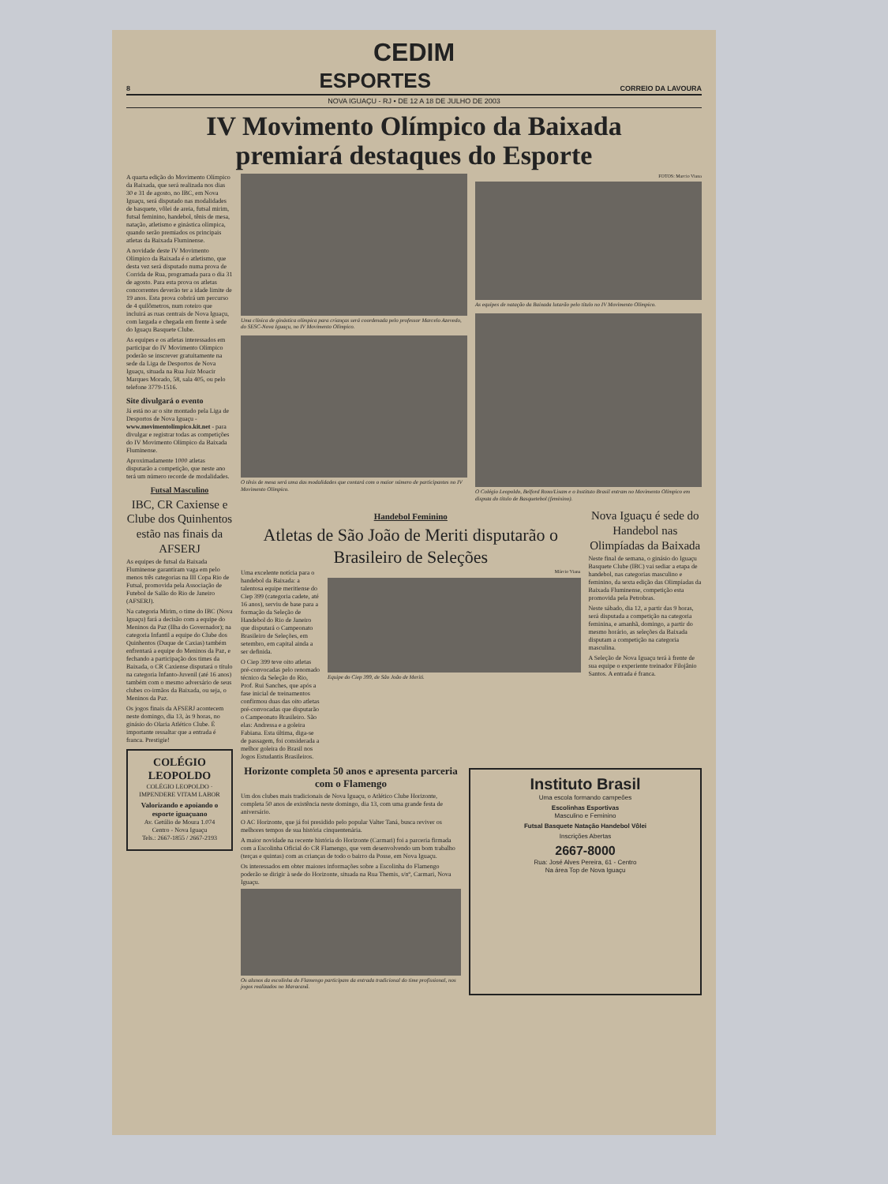CEDIM
8 ESPORTES CORREIO DA LAVOURA
NOVA IGUAÇU - RJ • DE 12 A 18 DE JULHO DE 2003
IV Movimento Olímpico da Baixada
premiará destaques do Esporte
A quarta edição do Movimento Olímpico da Baixada, que será realizada nos dias 30 e 31 de agosto, no IBC, em Nova Iguaçu, será disputado nas modalidades de basquete, vôlei de areia, futsal mirim, futsal feminino, handebol, tênis de mesa, natação, atletismo e ginástica olímpica, quando serão premiados os principais atletas da Baixada Fluminense.
A novidade deste IV Movimento Olímpico da Baixada é o atletismo, que desta vez será disputado numa prova de Corrida de Rua, programada para o dia 31 de agosto. Para esta prova os atletas concorrentes deverão ter a idade limite de 19 anos. Esta prova cobrirá um percurso de 4 quilômetros, num roteiro que incluirá as ruas centrais de Nova Iguaçu, com largada e chegada em frente à sede do Iguaçu Basquete Clube.
As equipes e os atletas interessados em participar do IV Movimento Olímpico poderão se inscrever gratuitamente na sede da Liga de Desportos de Nova Iguaçu, situada na Rua Juiz Moacir Marques Morado, 58, sala 405, ou pelo telefone 3779-1516.
Site divulgará o evento
Já está no ar o site montado pela Liga de Desportos de Nova Iguaçu - www.movimentolimpico.kit.net - para divulgar e registrar todas as competições do IV Movimento Olímpico da Baixada Fluminense.
Aproximadamente 1000 atletas disputarão a competição, que neste ano terá um número recorde de modalidades.
Futsal Masculino
IBC, CR Caxiense e Clube dos Quinhentos estão nas finais da AFSERJ
As equipes de futsal da Baixada Fluminense garantiram vaga em pelo menos três categorias na III Copa Rio de Futsal, promovida pela Associação de Futebol de Salão do Rio de Janeiro (AFSERJ).
Na categoria Mirim, o time do IBC (Nova Iguaçu) fará a decisão com a equipe do Meninos da Paz (Ilha do Governador); na categoria Infantil a equipe do Clube dos Quinhentos (Duque de Caxias) também enfrentará a equipe do Meninos da Paz, e fechando a participação dos times da Baixada, o CR Caxiense disputará o título na categoria Infanto-Juvenil (até 16 anos) também com o mesmo adversário de seus clubes co-irmãos da Baixada, ou seja, o Meninos da Paz.
Os jogos finais da AFSERJ acontecem neste domingo, dia 13, às 9 horas, no ginásio do Olaria Atlético Clube. É importante ressaltar que a entrada é franca. Prestigie!
COLÉGIO LEOPOLDO
COLÉGIO LEOPOLDO · IMPENDERE VITAM LABOR
Valorizando e apoiando o esporte iguaçuano
Av. Getúlio de Moura 1.074
Centro - Nova Iguaçu
Tels.: 2667-1855 / 2667-2193
Uma clínica de ginástica olímpica para crianças será coordenada pelo professor Marcelo Azevedo, do SESC-Nova Iguaçu, no IV Movimento Olímpico.
O tênis de mesa será uma das modalidades que contará com o maior número de participantes no IV Movimento Olímpico.
FOTOS: Marcio Viana
As equipes de natação da Baixada lutarão pelo título no IV Movimento Olímpico.
O Colégio Leopoldo, Belford Roxo/Lisam e o Instituto Brasil entram no Movimento Olímpico em disputa do título de Basquetebol (feminino).
Handebol Feminino
Atletas de São João de Meriti disputarão o Brasileiro de Seleções
Uma excelente notícia para o handebol da Baixada: a talentosa equipe meritiense do Ciep 399 (categoria cadete, até 16 anos), serviu de base para a formação da Seleção de Handebol do Rio de Janeiro que disputará o Campeonato Brasileiro de Seleções, em setembro, em capital ainda a ser definida.
O Ciep 399 teve oito atletas pré-convocadas pelo renomado técnico da Seleção do Rio, Prof. Rui Sanches, que após a fase inicial de treinamentos confirmou duas das oito atletas pré-convocadas que disputarão o Campeonato Brasileiro. São elas: Andressa e a goleira Fabiana. Esta última, diga-se de passagem, foi considerada a melhor goleira do Brasil nos Jogos Estudantis Brasileiros.
Márcio Viana
Equipe do Ciep 399, de São João de Meriti.
Nova Iguaçu é sede do Handebol nas Olimpíadas da Baixada
Neste final de semana, o ginásio do Iguaçu Basquete Clube (IBC) vai sediar a etapa de handebol, nas categorias masculino e feminino, da sexta edição das Olimpíadas da Baixada Fluminense, competição esta promovida pela Petrobras.
Neste sábado, dia 12, a partir das 9 horas, será disputada a competição na categoria feminina, e amanhã, domingo, a partir do mesmo horário, as seleções da Baixada disputam a competição na categoria masculina.
A Seleção de Nova Iguaçu terá à frente de sua equipe o experiente treinador Filojânio Santos. A entrada é franca.
Horizonte completa 50 anos e apresenta parceria com o Flamengo
Um dos clubes mais tradicionais de Nova Iguaçu, o Atlético Clube Horizonte, completa 50 anos de existência neste domingo, dia 13, com uma grande festa de aniversário.
O AC Horizonte, que já foi presidido pelo popular Valter Taná, busca reviver os melhores tempos de sua história cinquentenária.
A maior novidade na recente história do Horizonte (Carmari) foi a parceria firmada com a Escolinha Oficial do CR Flamengo, que vem desenvolvendo um bom trabalho (terças e quintas) com as crianças de todo o bairro da Posse, em Nova Iguaçu.
Os interessados em obter maiores informações sobre a Escolinha do Flamengo poderão se dirigir à sede do Horizonte, situada na Rua Themis, s/nº, Carmari, Nova Iguaçu.
Os alunos da escolinha do Flamengo participam da entrada tradicional do time profissional, nos jogos realizados no Maracanã.
Instituto Brasil
Uma escola formando campeões
Escolinhas Esportivas
Masculino e Feminino
Futsal Basquete Natação Handebol Vôlei
Inscrições Abertas
2667-8000
Rua: José Alves Pereira, 61 - Centro
Na área Top de Nova Iguaçu